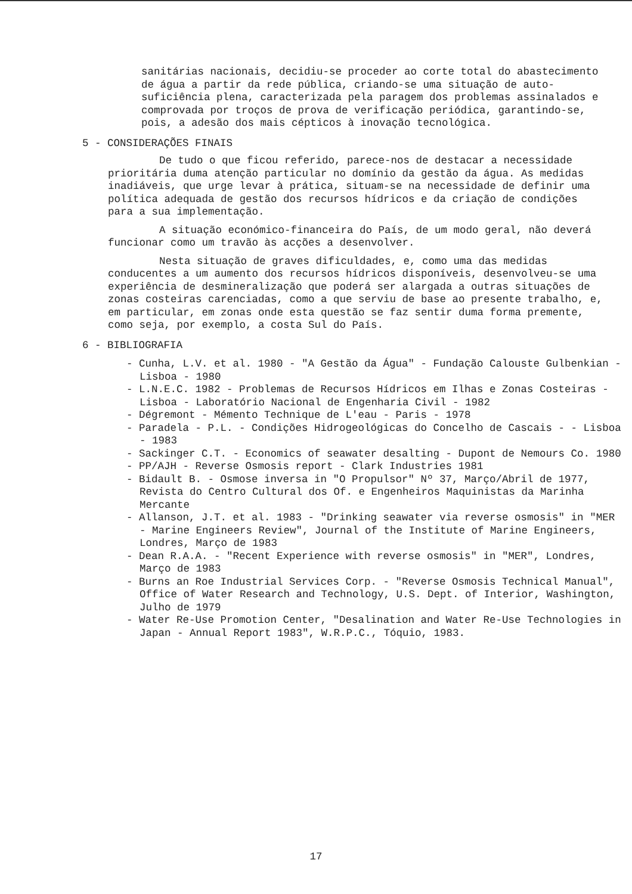sanitárias nacionais, decidiu-se proceder ao corte total do abastecimento de água a partir da rede pública, criando-se uma situação de auto-suficiência plena, caracterizada pela paragem dos problemas assinalados e comprovada por troços de prova de verificação periódica, garantindo-se, pois, a adesão dos mais cépticos à inovação tecnológica.
5 - CONSIDERAÇÕES FINAIS
De tudo o que ficou referido, parece-nos de destacar a necessidade prioritária duma atenção particular no domínio da gestão da água. As medidas inadiáveis, que urge levar à prática, situam-se na necessidade de definir uma política adequada de gestão dos recursos hídricos e da criação de condições para a sua implementação.
A situação económico-financeira do País, de um modo geral, não deverá funcionar como um travão às acções a desenvolver.
Nesta situação de graves dificuldades, e, como uma das medidas conducentes a um aumento dos recursos hídricos disponíveis, desenvolveu-se uma experiência de desmineralização que poderá ser alargada a outras situações de zonas costeiras carenciadas, como a que serviu de base ao presente trabalho, e, em particular, em zonas onde esta questão se faz sentir duma forma premente, como seja, por exemplo, a costa Sul do País.
6 - BIBLIOGRAFIA
- Cunha, L.V. et al. 1980 - "A Gestão da Água" - Fundação Calouste Gulbenkian - Lisboa - 1980
- L.N.E.C. 1982 - Problemas de Recursos Hídricos em Ilhas e Zonas Costeiras - Lisboa - Laboratório Nacional de Engenharia Civil - 1982
- Dégremont - Mémento Technique de L'eau - Paris - 1978
- Paradela - P.L. - Condições Hidrogeológicas do Concelho de Cascais - - Lisboa - 1983
- Sackinger C.T. - Economics of seawater desalting - Dupont de Nemours Co. 1980
- PP/AJH - Reverse Osmosis report - Clark Industries 1981
- Bidault B. - Osmose inversa in "O Propulsor" Nº 37, Março/Abril de 1977, Revista do Centro Cultural dos Of. e Engenheiros Maquinistas da Marinha Mercante
- Allanson, J.T. et al. 1983 - "Drinking seawater via reverse osmosis" in "MER - Marine Engineers Review", Journal of the Institute of Marine Engineers, Londres, Março de 1983
- Dean R.A.A. - "Recent Experience with reverse osmosis" in "MER", Londres, Março de 1983
- Burns an Roe Industrial Services Corp. - "Reverse Osmosis Technical Manual", Office of Water Research and Technology, U.S. Dept. of Interior, Washington, Julho de 1979
- Water Re-Use Promotion Center, "Desalination and Water Re-Use Technologies in Japan - Annual Report 1983", W.R.P.C., Tóquio, 1983.
17